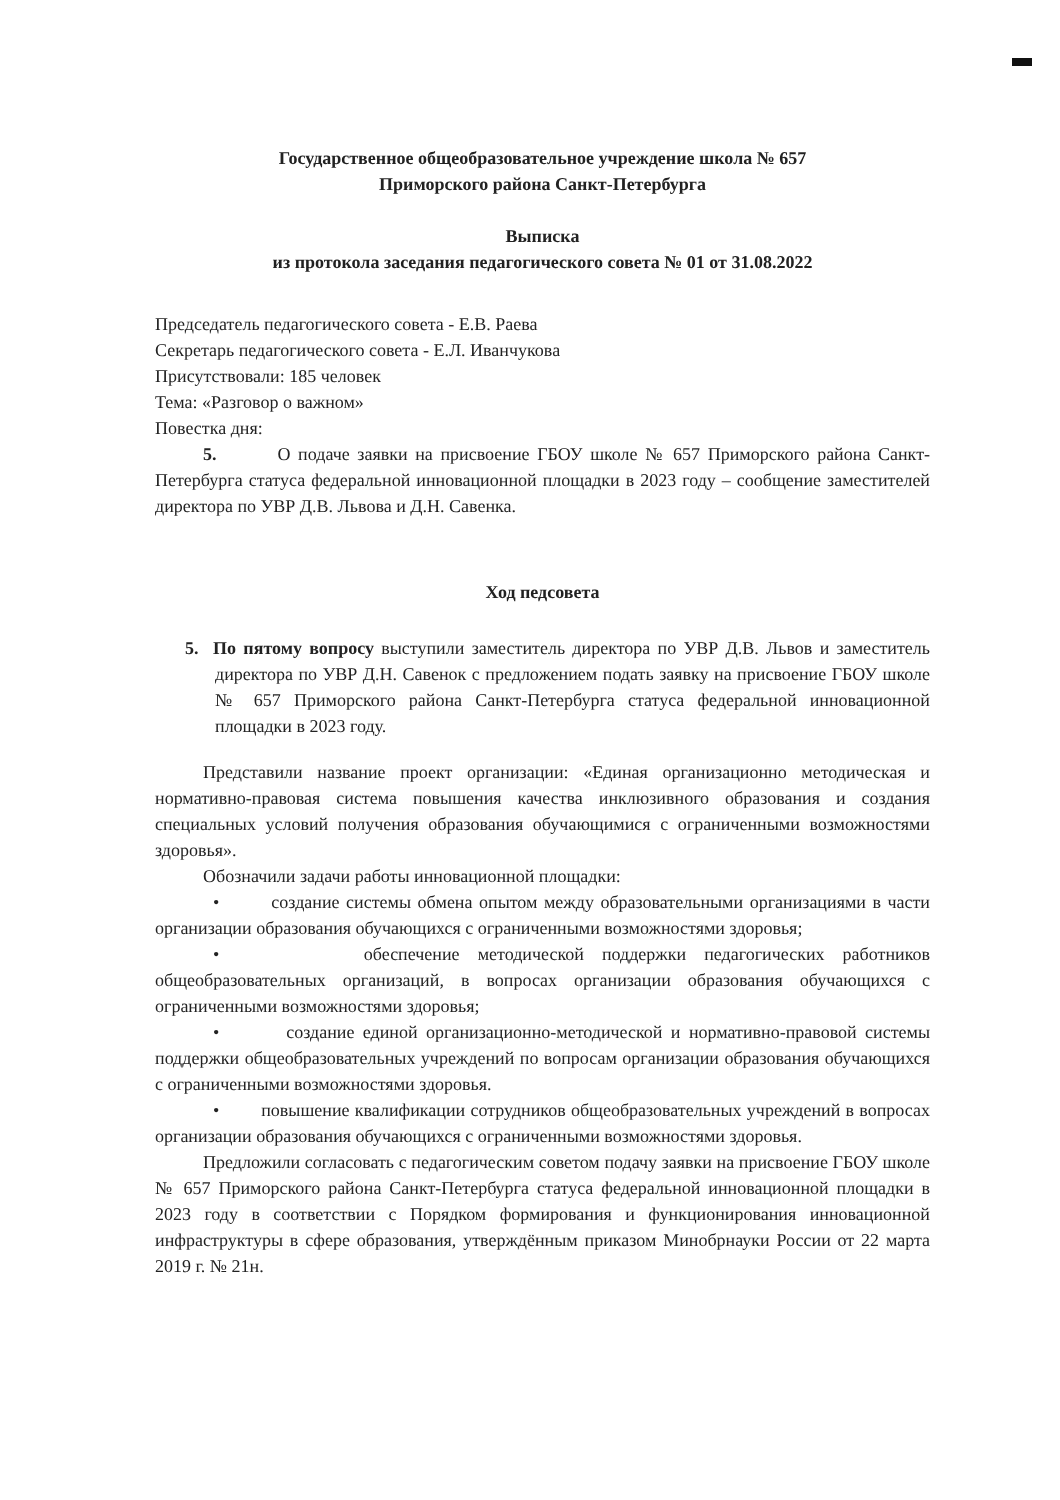Государственное общеобразовательное учреждение школа № 657
Приморского района Санкт-Петербурга
Выписка
из протокола заседания педагогического совета № 01 от 31.08.2022
Председатель педагогического совета - Е.В. Раева
Секретарь педагогического совета - Е.Л. Иванчукова
Присутствовали: 185 человек
Тема: «Разговор о важном»
Повестка дня:
5. О подаче заявки на присвоение ГБОУ школе № 657 Приморского района Санкт-Петербурга статуса федеральной инновационной площадки в 2023 году – сообщение заместителей директора по УВР Д.В. Львова и Д.Н. Савенка.
Ход педсовета
5. По пятому вопросу выступили заместитель директора по УВР Д.В. Львов и заместитель директора по УВР Д.Н. Савенок с предложением подать заявку на присвоение ГБОУ школе № 657 Приморского района Санкт-Петербурга статуса федеральной инновационной площадки в 2023 году.
Представили название проект организации: «Единая организационно методическая и нормативно-правовая система повышения качества инклюзивного образования и создания специальных условий получения образования обучающимися с ограниченными возможностями здоровья».
Обозначили задачи работы инновационной площадки:
• создание системы обмена опытом между образовательными организациями в части организации образования обучающихся с ограниченными возможностями здоровья;
• обеспечение методической поддержки педагогических работников общеобразовательных организаций, в вопросах организации образования обучающихся с ограниченными возможностями здоровья;
• создание единой организационно-методической и нормативно-правовой системы поддержки общеобразовательных учреждений по вопросам организации образования обучающихся с ограниченными возможностями здоровья.
• повышение квалификации сотрудников общеобразовательных учреждений в вопросах организации образования обучающихся с ограниченными возможностями здоровья.
Предложили согласовать с педагогическим советом подачу заявки на присвоение ГБОУ школе № 657 Приморского района Санкт-Петербурга статуса федеральной инновационной площадки в 2023 году в соответствии с Порядком формирования и функционирования инновационной инфраструктуры в сфере образования, утверждённым приказом Минобрнауки России от 22 марта 2019 г. № 21н.